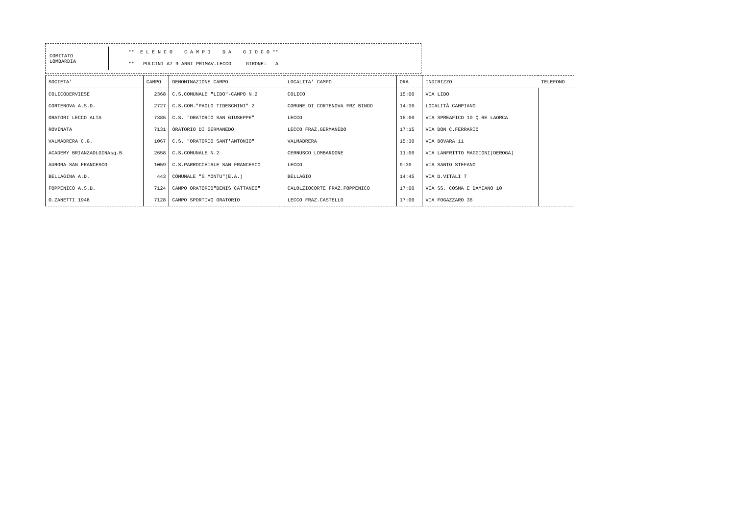COMITATO
LOMBARDIA
** E L E N C O C A M P I D A G I O C O **
** PULCINI A7 9 ANNI PRIMAV.LECCO GIRONE: A
| SOCIETA' | CAMPO | DENOMINAZIONE CAMPO | LOCALITA' CAMPO | ORA | INDIRIZZO | TELEFONO |
| --- | --- | --- | --- | --- | --- | --- |
| COLICODERVIESE | 2368 | C.S.COMUNALE "LIDO"-CAMPO N.2 | COLICO | 15:00 | VIA LIDO | |
| CORTENOVA A.S.D. | 2727 | C.S.COM."PAOLO TIDESCHINI" 2 | COMUNE DI CORTENOVA FRZ BINDO | 14:30 | LOCALITÀ CAMPIANO | |
| ORATORI LECCO ALTA | 7385 | C.S. "ORATORIO SAN GIUSEPPE" | LECCO | 15:00 | VIA SPREAFICO 10 Q.RE LAORCA | |
| ROVINATA | 7131 | ORATORIO DI GERMANEDO | LECCO FRAZ.GERMANEDO | 17:15 | VIA DON C.FERRARIO | |
| VALMADRERA C.G. | 1067 | C.S. "ORATORIO SANT'ANTONIO" | VALMADRERA | 15:30 | VIA BOVARA 11 | |
| ACADEMY BRIANZAOLGINAsq.B | 2658 | C.S.COMUNALE N.2 | CERNUSCO LOMBARDONE | 11:00 | VIA LANFRITTO MAGGIONI(DEROGA) | |
| AURORA SAN FRANCESCO | 1059 | C.S.PARROCCHIALE SAN FRANCESCO | LECCO | 9:30 | VIA SANTO STEFANO | |
| BELLAGINA A.D. | 443 | COMUNALE "G.MONTU"(E.A.) | BELLAGIO | 14:45 | VIA D.VITALI 7 | |
| FOPPENICO A.S.D. | 7124 | CAMPO ORATORIO"DENIS CATTANEO" | CALOLZIOCORTE FRAZ.FOPPENICO | 17:00 | VIA SS. COSMA E DAMIANO 10 | |
| O.ZANETTI 1948 | 7128 | CAMPO SPORTIVO ORATORIO | LECCO FRAZ.CASTELLO | 17:00 | VIA FOGAZZARO 36 | |